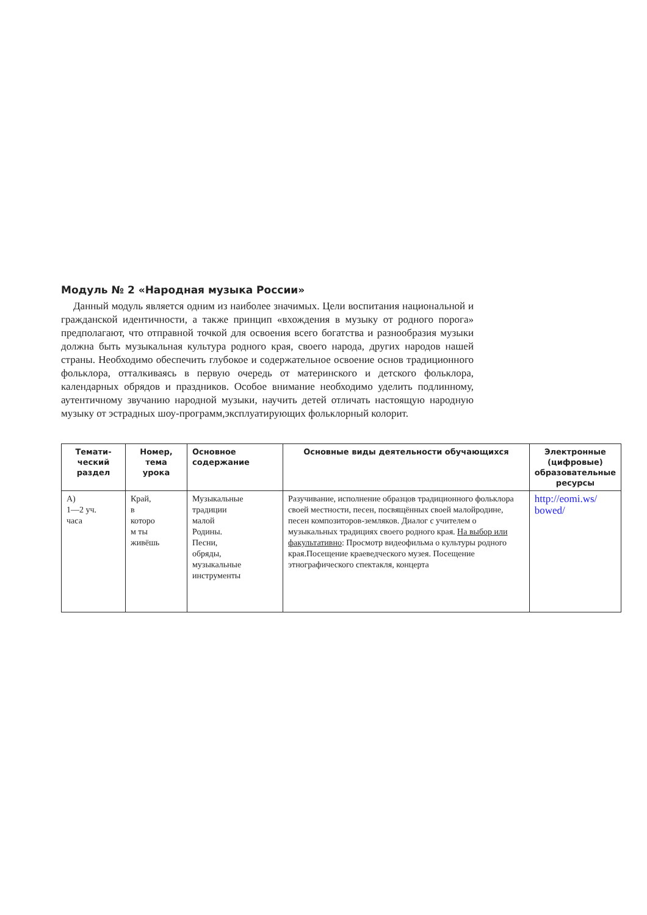Модуль № 2 «Народная музыка России»
Данный модуль является одним из наиболее значимых. Цели воспитания национальной и гражданской идентичности, а также принцип «вхождения в музыку от родного порога» предполагают, что отправной точкой для освоения всего богатства и разнообразия музыки должна быть музыкальная культура родного края, своего народа, других народов нашей страны. Необходимо обеспечить глубокое и содержательное освоение основ традиционного фольклора, отталкиваясь в первую очередь от материнского и детского фольклора, календарных обрядов и праздников. Особое внимание необходимо уделить подлинному, аутентичному звучанию народной музыки, научить детей отличать настоящую народную музыку от эстрадных шоу-программ,эксплуатирующих фольклорный колорит.
| Темати- ческий раздел | Номер, тема урока | Основное содержание | Основные виды деятельности обучающихся | Электронные (цифровые) образовательные ресурсы |
| --- | --- | --- | --- | --- |
| А) 1—2 уч. часа | Край, в которо м ты живёшь | Музыкальные традиции малой Родины. Песни, обряды, музыкальные инструменты | Разучивание, исполнение образцов традиционного фольклора своей местности, песен, посвящённых своей малойродине, песен композиторов-земляков. Диалог с учителем о музыкальных традициях своего родного края. На выбор или факультативно : Просмотр видеофильма о культуры родного края.Посещение краеведческого музея. Посещение этнографического спектакля, концерта | http://eomi.ws/ bowed/ |